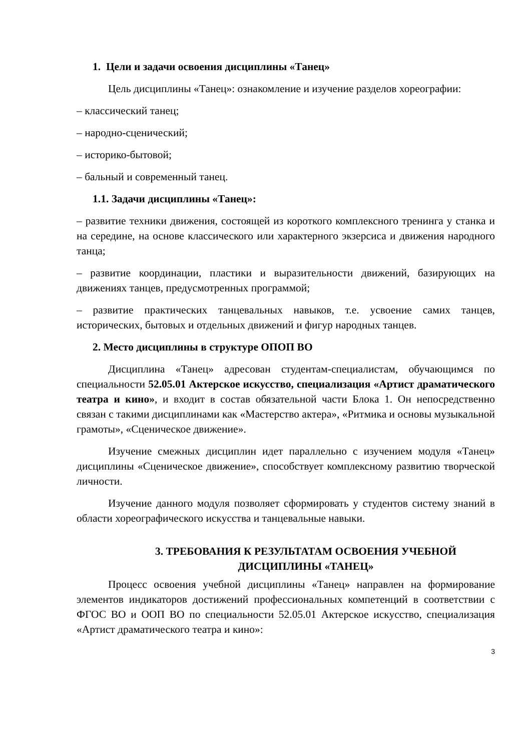1. Цели и задачи освоения дисциплины «Танец»
Цель дисциплины «Танец»: ознакомление и изучение разделов хореографии:
– классический танец;
– народно-сценический;
– историко-бытовой;
– бальный и современный танец.
1.1. Задачи дисциплины «Танец»:
– развитие техники движения, состоящей из короткого комплексного тренинга у станка и на середине, на основе классического или характерного экзерсиса и движения народного танца;
– развитие координации, пластики и выразительности движений, базирующих на движениях танцев, предусмотренных программой;
– развитие практических танцевальных навыков, т.е. усвоение самих танцев, исторических, бытовых и отдельных движений и фигур народных танцев.
2. Место дисциплины в структуре ОПОП ВО
Дисциплина «Танец» адресован студентам-специалистам, обучающимся по специальности 52.05.01 Актерское искусство, специализация «Артист драматического театра и кино», и входит в состав обязательной части Блока 1. Он непосредственно связан с такими дисциплинами как «Мастерство актера», «Ритмика и основы музыкальной грамоты», «Сценическое движение».
Изучение смежных дисциплин идет параллельно с изучением модуля «Танец» дисциплины «Сценическое движение», способствует комплексному развитию творческой личности.
Изучение данного модуля позволяет сформировать у студентов систему знаний в области хореографического искусства и танцевальные навыки.
3. ТРЕБОВАНИЯ К РЕЗУЛЬТАТАМ ОСВОЕНИЯ УЧЕБНОЙ
ДИСЦИПЛИНЫ «ТАНЕЦ»
Процесс освоения учебной дисциплины «Танец» направлен на формирование элементов индикаторов достижений профессиональных компетенций в соответствии с ФГОС ВО и ООП ВО по специальности 52.05.01 Актерское искусство, специализация «Артист драматического театра и кино»:
3